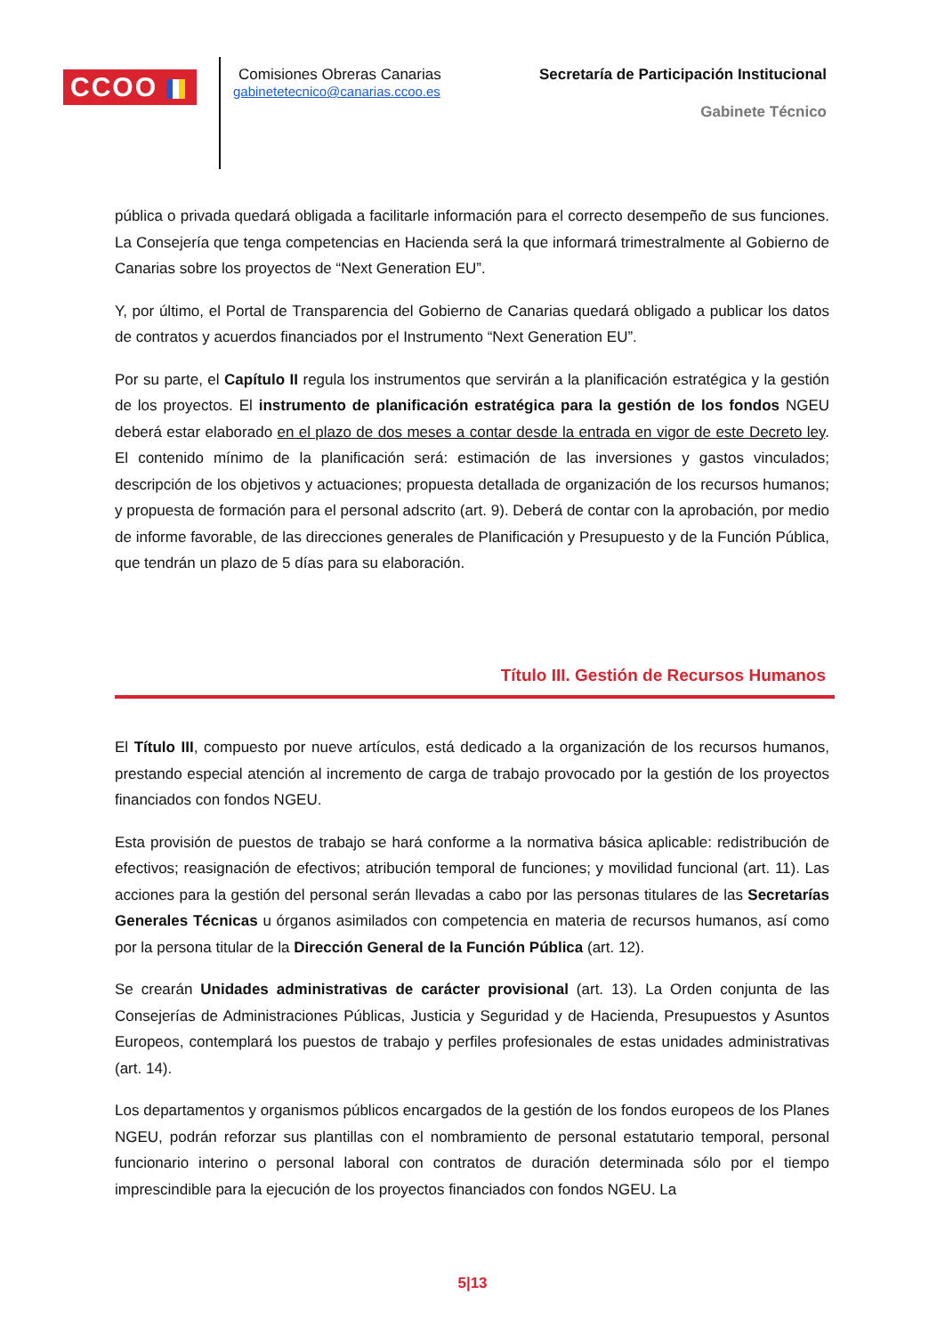CCOO
Comisiones Obreras Canarias
gabinetetecnico@canarias.ccoo.es
Secretaría de Participación Institucional
Gabinete Técnico
pública o privada quedará obligada a facilitarle información para el correcto desempeño de sus funciones. La Consejería que tenga competencias en Hacienda será la que informará trimestralmente al Gobierno de Canarias sobre los proyectos de “Next Generation EU”.
Y, por último, el Portal de Transparencia del Gobierno de Canarias quedará obligado a publicar los datos de contratos y acuerdos financiados por el Instrumento “Next Generation EU”.
Por su parte, el Capítulo II regula los instrumentos que servirán a la planificación estratégica y la gestión de los proyectos. El instrumento de planificación estratégica para la gestión de los fondos NGEU deberá estar elaborado en el plazo de dos meses a contar desde la entrada en vigor de este Decreto ley. El contenido mínimo de la planificación será: estimación de las inversiones y gastos vinculados; descripción de los objetivos y actuaciones; propuesta detallada de organización de los recursos humanos; y propuesta de formación para el personal adscrito (art. 9). Deberá de contar con la aprobación, por medio de informe favorable, de las direcciones generales de Planificación y Presupuesto y de la Función Pública, que tendrán un plazo de 5 días para su elaboración.
Título III. Gestión de Recursos Humanos
El Título III, compuesto por nueve artículos, está dedicado a la organización de los recursos humanos, prestando especial atención al incremento de carga de trabajo provocado por la gestión de los proyectos financiados con fondos NGEU.
Esta provisión de puestos de trabajo se hará conforme a la normativa básica aplicable: redistribución de efectivos; reasignación de efectivos; atribución temporal de funciones; y movilidad funcional (art. 11). Las acciones para la gestión del personal serán llevadas a cabo por las personas titulares de las Secretarías Generales Técnicas u órganos asimilados con competencia en materia de recursos humanos, así como por la persona titular de la Dirección General de la Función Pública (art. 12).
Se crearán Unidades administrativas de carácter provisional (art. 13). La Orden conjunta de las Consejerías de Administraciones Públicas, Justicia y Seguridad y de Hacienda, Presupuestos y Asuntos Europeos, contemplará los puestos de trabajo y perfiles profesionales de estas unidades administrativas (art. 14).
Los departamentos y organismos públicos encargados de la gestión de los fondos europeos de los Planes NGEU, podrán reforzar sus plantillas con el nombramiento de personal estatutario temporal, personal funcionario interino o personal laboral con contratos de duración determinada sólo por el tiempo imprescindible para la ejecución de los proyectos financiados con fondos NGEU. La
5|13